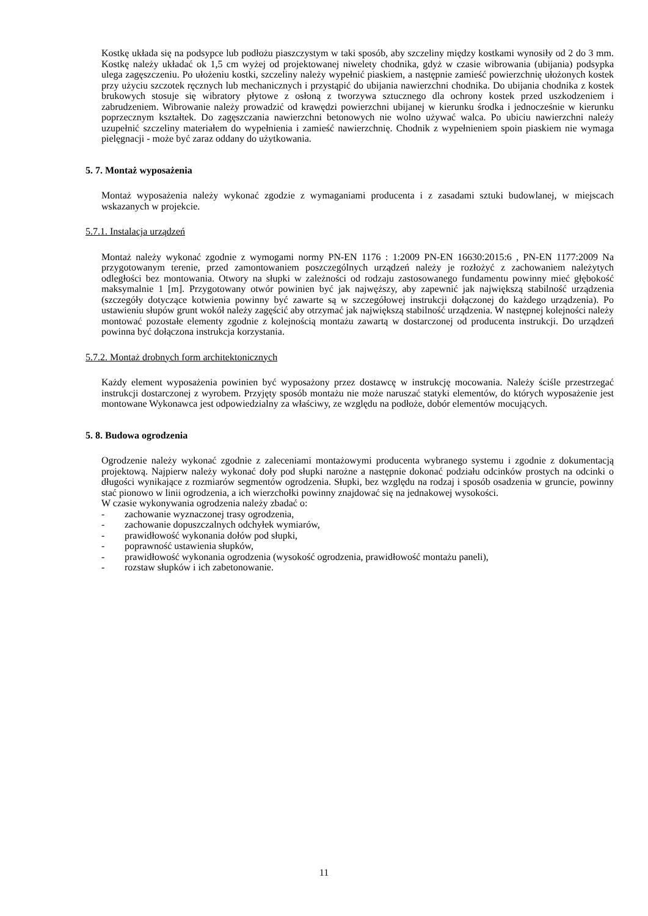Kostkę układa się na podsypce lub podłożu piaszczystym w taki sposób, aby szczeliny między kostkami wynosiły od 2 do 3 mm. Kostkę należy układać ok 1,5 cm wyżej od projektowanej niwelety chodnika, gdyż w czasie wibrowania (ubijania) podsypka ulega zagęszczeniu. Po ułożeniu kostki, szczeliny należy wypełnić piaskiem, a następnie zamieść powierzchnię ułożonych kostek przy użyciu szczotek ręcznych lub mechanicznych i przystąpić do ubijania nawierzchni chodnika. Do ubijania chodnika z kostek brukowych stosuje się wibratory płytowe z osłoną z tworzywa sztucznego dla ochrony kostek przed uszkodzeniem i zabrudzeniem. Wibrowanie należy prowadzić od krawędzi powierzchni ubijanej w kierunku środka i jednocześnie w kierunku poprzecznym kształtek. Do zagęszczania nawierzchni betonowych nie wolno używać walca. Po ubiciu nawierzchni należy uzupełnić szczeliny materiałem do wypełnienia i zamieść nawierzchnię. Chodnik z wypełnieniem spoin piaskiem nie wymaga pielęgnacji - może być zaraz oddany do użytkowania.
5. 7. Montaż wyposażenia
Montaż wyposażenia należy wykonać zgodzie z wymaganiami producenta i z zasadami sztuki budowlanej, w miejscach wskazanych w projekcie.
5.7.1. Instalacja urządzeń
Montaż należy wykonać zgodnie z wymogami normy PN-EN 1176 : 1:2009 PN-EN 16630:2015:6 , PN-EN 1177:2009 Na przygotowanym terenie, przed zamontowaniem poszczególnych urządzeń należy je rozłożyć z zachowaniem należytych odległości bez montowania. Otwory na słupki w zależności od rodzaju zastosowanego fundamentu powinny mieć głębokość maksymalnie 1 [m]. Przygotowany otwór powinien być jak najwęższy, aby zapewnić jak największą stabilność urządzenia (szczegóły dotyczące kotwienia powinny być zawarte są w szczegółowej instrukcji dołączonej do każdego urządzenia). Po ustawieniu słupów grunt wokół należy zagęścić aby otrzymać jak największą stabilność urządzenia. W następnej kolejności należy montować pozostałe elementy zgodnie z kolejnością montażu zawartą w dostarczonej od producenta instrukcji. Do urządzeń powinna być dołączona instrukcja korzystania.
5.7.2. Montaż drobnych form architektonicznych
Każdy element wyposażenia powinien być wyposażony przez dostawcę w instrukcję mocowania. Należy ściśle przestrzegać instrukcji dostarczonej z wyrobem. Przyjęty sposób montażu nie może naruszać statyki elementów, do których wyposażenie jest montowane Wykonawca jest odpowiedzialny za właściwy, ze względu na podłoże, dobór elementów mocujących.
5. 8. Budowa ogrodzenia
Ogrodzenie należy wykonać zgodnie z zaleceniami montażowymi producenta wybranego systemu i zgodnie z dokumentacją projektową. Najpierw należy wykonać doły pod słupki narożne a następnie dokonać podziału odcinków prostych na odcinki o długości wynikające z rozmiarów segmentów ogrodzenia. Słupki, bez względu na rodzaj i sposób osadzenia w gruncie, powinny stać pionowo w linii ogrodzenia, a ich wierzchołki powinny znajdować się na jednakowej wysokości.
W czasie wykonywania ogrodzenia należy zbadać o:
- zachowanie wyznaczonej trasy ogrodzenia,
- zachowanie dopuszczalnych odchyłek wymiarów,
- prawidłowość wykonania dołów pod słupki,
- poprawność ustawienia słupków,
- prawidłowość wykonania ogrodzenia (wysokość ogrodzenia, prawidłowość montażu paneli),
- rozstaw słupków i ich zabetonowanie.
11